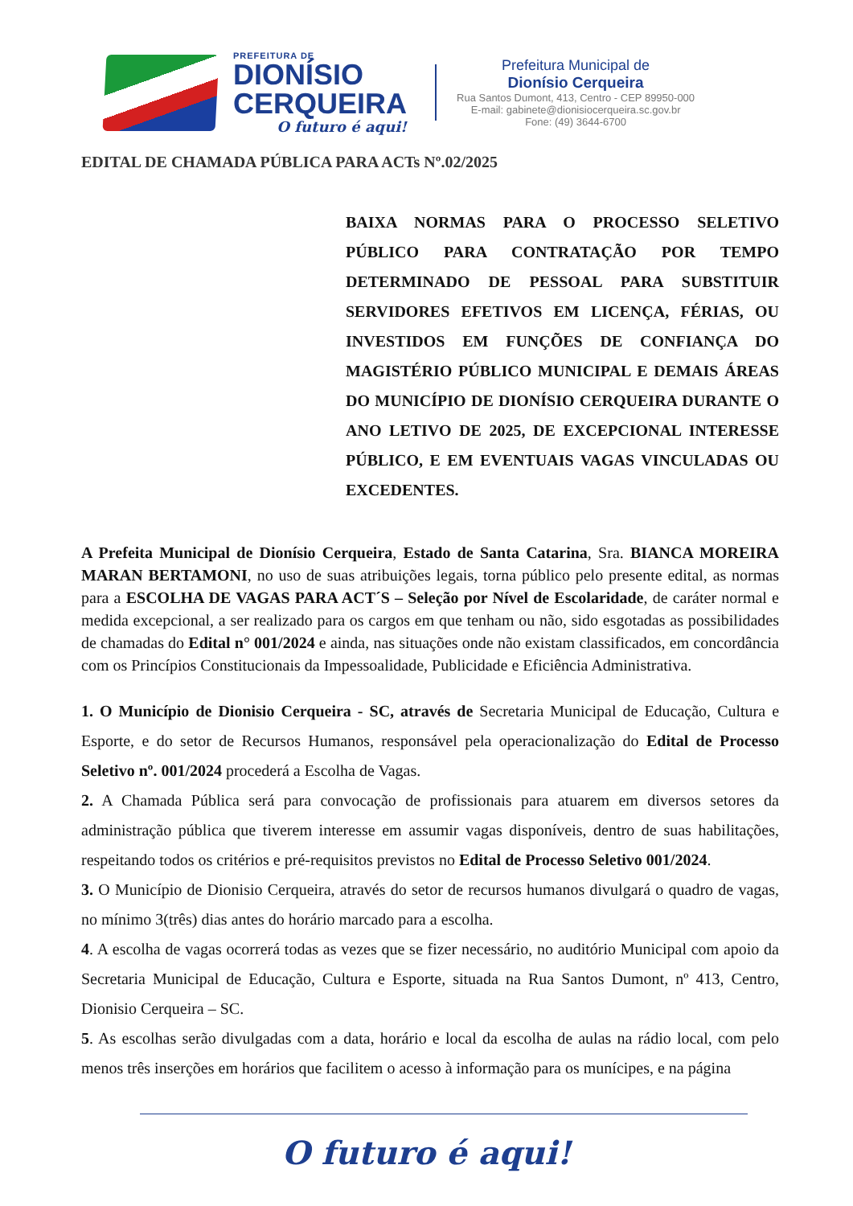PREFEITURA DE
DIONÍSIO
CERQUEIRA
O futuro é aqui!
Prefeitura Municipal de
Dionísio Cerqueira
Rua Santos Dumont, 413, Centro - CEP 89950-000
E-mail: gabinete@dionisiocerqueira.sc.gov.br
Fone: (49) 3644-6700
EDITAL DE CHAMADA PÚBLICA PARA ACTs Nº.02/2025
BAIXA NORMAS PARA O PROCESSO SELETIVO PÚBLICO PARA CONTRATAÇÃO POR TEMPO DETERMINADO DE PESSOAL PARA SUBSTITUIR SERVIDORES EFETIVOS EM LICENÇA, FÉRIAS, OU INVESTIDOS EM FUNÇÕES DE CONFIANÇA DO MAGISTÉRIO PÚBLICO MUNICIPAL E DEMAIS ÁREAS DO MUNICÍPIO DE DIONÍSIO CERQUEIRA DURANTE O ANO LETIVO DE 2025, DE EXCEPCIONAL INTERESSE PÚBLICO, E EM EVENTUAIS VAGAS VINCULADAS OU EXCEDENTES.
A Prefeita Municipal de Dionísio Cerqueira, Estado de Santa Catarina, Sra. BIANCA MOREIRA MARAN BERTAMONI, no uso de suas atribuições legais, torna público pelo presente edital, as normas para a ESCOLHA DE VAGAS PARA ACT´S – Seleção por Nível de Escolaridade, de caráter normal e medida excepcional, a ser realizado para os cargos em que tenham ou não, sido esgotadas as possibilidades de chamadas do Edital n° 001/2024 e ainda, nas situações onde não existam classificados, em concordância com os Princípios Constitucionais da Impessoalidade, Publicidade e Eficiência Administrativa.
1. O Município de Dionisio Cerqueira - SC, através de Secretaria Municipal de Educação, Cultura e Esporte, e do setor de Recursos Humanos, responsável pela operacionalização do Edital de Processo Seletivo nº. 001/2024 procederá a Escolha de Vagas.
2. A Chamada Pública será para convocação de profissionais para atuarem em diversos setores da administração pública que tiverem interesse em assumir vagas disponíveis, dentro de suas habilitações, respeitando todos os critérios e pré-requisitos previstos no Edital de Processo Seletivo 001/2024.
3. O Município de Dionisio Cerqueira, através do setor de recursos humanos divulgará o quadro de vagas, no mínimo 3(três) dias antes do horário marcado para a escolha.
4. A escolha de vagas ocorrerá todas as vezes que se fizer necessário, no auditório Municipal com apoio da Secretaria Municipal de Educação, Cultura e Esporte, situada na Rua Santos Dumont, nº 413, Centro, Dionisio Cerqueira – SC.
5. As escolhas serão divulgadas com a data, horário e local da escolha de aulas na rádio local, com pelo menos três inserções em horários que facilitem o acesso à informação para os munícipes, e na página
O futuro é aqui!